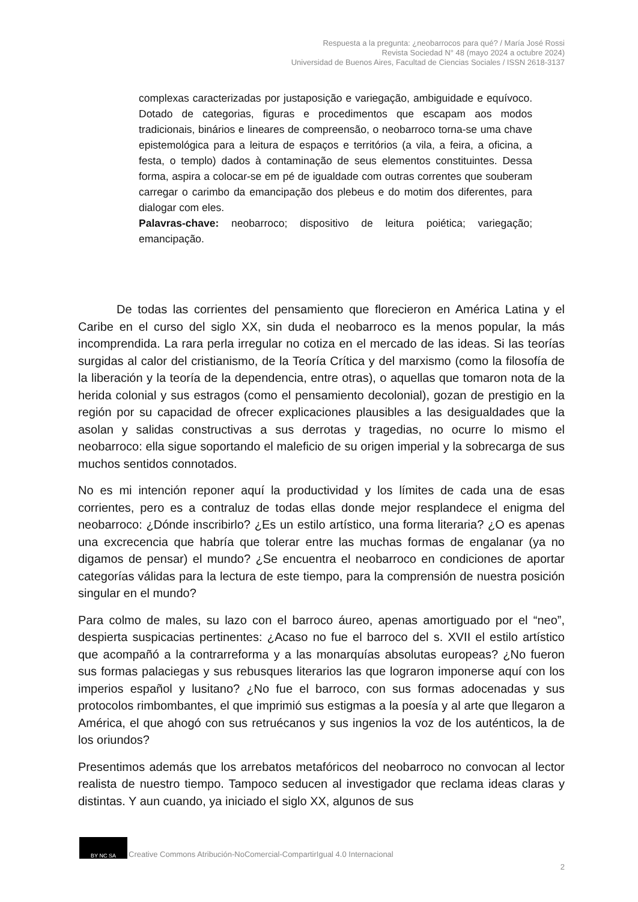Respuesta a la pregunta: ¿neobarrocos para qué? / María José Rossi
Revista Sociedad N° 48 (mayo 2024 a octubre 2024)
Universidad de Buenos Aires, Facultad de Ciencias Sociales / ISSN 2618-3137
complexas caracterizadas por justaposição e variegação, ambiguidade e equívoco. Dotado de categorias, figuras e procedimentos que escapam aos modos tradicionais, binários e lineares de compreensão, o neobarroco torna-se uma chave epistemológica para a leitura de espaços e territórios (a vila, a feira, a oficina, a festa, o templo) dados à contaminação de seus elementos constituintes. Dessa forma, aspira a colocar-se em pé de igualdade com outras correntes que souberam carregar o carimbo da emancipação dos plebeus e do motim dos diferentes, para dialogar com eles.
Palavras-chave: neobarroco; dispositivo de leitura poiética; variegação; emancipação.
De todas las corrientes del pensamiento que florecieron en América Latina y el Caribe en el curso del siglo XX, sin duda el neobarroco es la menos popular, la más incomprendida. La rara perla irregular no cotiza en el mercado de las ideas. Si las teorías surgidas al calor del cristianismo, de la Teoría Crítica y del marxismo (como la filosofía de la liberación y la teoría de la dependencia, entre otras), o aquellas que tomaron nota de la herida colonial y sus estragos (como el pensamiento decolonial), gozan de prestigio en la región por su capacidad de ofrecer explicaciones plausibles a las desigualdades que la asolan y salidas constructivas a sus derrotas y tragedias, no ocurre lo mismo el neobarroco: ella sigue soportando el maleficio de su origen imperial y la sobrecarga de sus muchos sentidos connotados.
No es mi intención reponer aquí la productividad y los límites de cada una de esas corrientes, pero es a contraluz de todas ellas donde mejor resplandece el enigma del neobarroco: ¿Dónde inscribirlo? ¿Es un estilo artístico, una forma literaria? ¿O es apenas una excrecencia que habría que tolerar entre las muchas formas de engalanar (ya no digamos de pensar) el mundo? ¿Se encuentra el neobarroco en condiciones de aportar categorías válidas para la lectura de este tiempo, para la comprensión de nuestra posición singular en el mundo?
Para colmo de males, su lazo con el barroco áureo, apenas amortiguado por el “neo”, despierta suspicacias pertinentes: ¿Acaso no fue el barroco del s. XVII el estilo artístico que acompañó a la contrarreforma y a las monarquías absolutas europeas? ¿No fueron sus formas palaciegas y sus rebusques literarios las que lograron imponerse aquí con los imperios español y lusitano? ¿No fue el barroco, con sus formas adocenadas y sus protocolos rimbombantes, el que imprimió sus estigmas a la poesía y al arte que llegaron a América, el que ahogó con sus retruécanos y sus ingenios la voz de los auténticos, la de los oriundos?
Presentimos además que los arrebatos metafóricos del neobarroco no convocan al lector realista de nuestro tiempo. Tampoco seducen al investigador que reclama ideas claras y distintas. Y aun cuando, ya iniciado el siglo XX, algunos de sus
BY NC SA
Creative Commons Atribución-NoComercial-CompartirIgual 4.0 Internacional
2